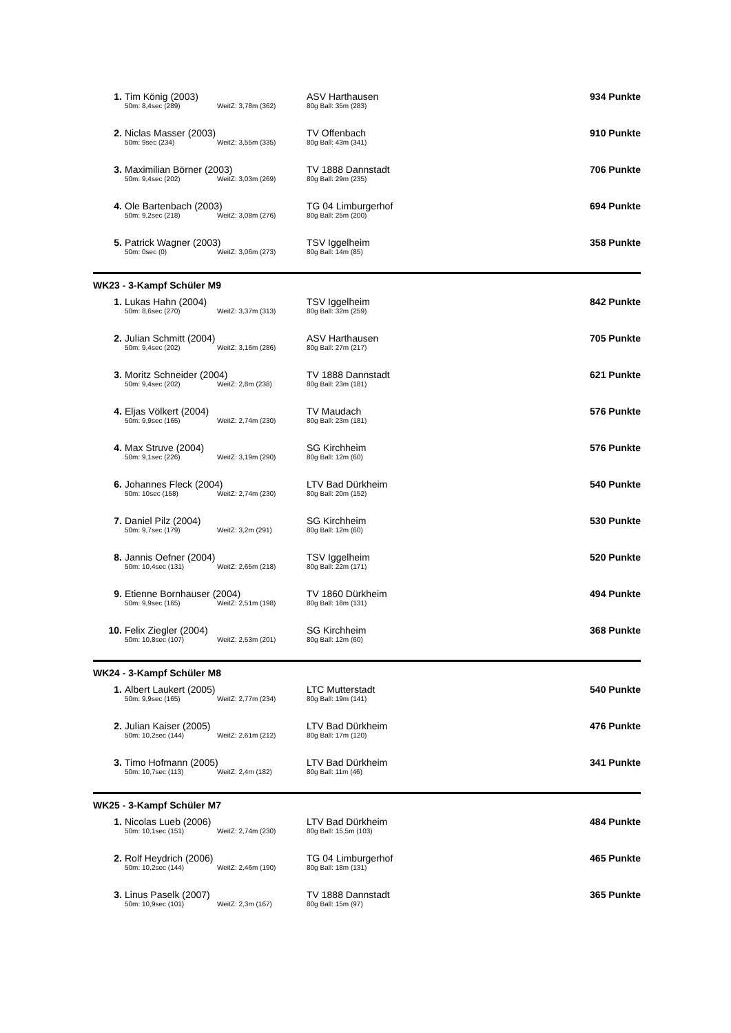| 1. | Tim König (2003) | | | ASV Harthausen | 934 Punkte |
| | 50m: 8,4sec (289) | WeitZ: 3,78m (362) | 80g Ball: 35m (283) | | |
| 2. | Niclas Masser (2003) | | | TV Offenbach | 910 Punkte |
| | 50m: 9sec (234) | WeitZ: 3,55m (335) | 80g Ball: 43m (341) | | |
| 3. | Maximilian Börner (2003) | | | TV 1888 Dannstadt | 706 Punkte |
| | 50m: 9,4sec (202) | WeitZ: 3,03m (269) | 80g Ball: 29m (235) | | |
| 4. | Ole Bartenbach (2003) | | | TG 04 Limburgerhof | 694 Punkte |
| | 50m: 9,2sec (218) | WeitZ: 3,08m (276) | 80g Ball: 25m (200) | | |
| 5. | Patrick Wagner (2003) | | | TSV Iggelheim | 358 Punkte |
| | 50m: 0sec (0) | WeitZ: 3,06m (273) | 80g Ball: 14m (85) | | |
WK23 - 3-Kampf Schüler M9
| 1. | Lukas Hahn (2004) | | | TSV Iggelheim | 842 Punkte |
| | 50m: 8,6sec (270) | WeitZ: 3,37m (313) | 80g Ball: 32m (259) | | |
| 2. | Julian Schmitt (2004) | | | ASV Harthausen | 705 Punkte |
| | 50m: 9,4sec (202) | WeitZ: 3,16m (286) | 80g Ball: 27m (217) | | |
| 3. | Moritz Schneider (2004) | | | TV 1888 Dannstadt | 621 Punkte |
| | 50m: 9,4sec (202) | WeitZ: 2,8m (238) | 80g Ball: 23m (181) | | |
| 4. | Eljas Völkert (2004) | | | TV Maudach | 576 Punkte |
| | 50m: 9,9sec (165) | WeitZ: 2,74m (230) | 80g Ball: 23m (181) | | |
| 4. | Max Struve (2004) | | | SG Kirchheim | 576 Punkte |
| | 50m: 9,1sec (226) | WeitZ: 3,19m (290) | 80g Ball: 12m (60) | | |
| 6. | Johannes Fleck (2004) | | | LTV Bad Dürkheim | 540 Punkte |
| | 50m: 10sec (158) | WeitZ: 2,74m (230) | 80g Ball: 20m (152) | | |
| 7. | Daniel Pilz (2004) | | | SG Kirchheim | 530 Punkte |
| | 50m: 9,7sec (179) | WeitZ: 3,2m (291) | 80g Ball: 12m (60) | | |
| 8. | Jannis Oefner (2004) | | | TSV Iggelheim | 520 Punkte |
| | 50m: 10,4sec (131) | WeitZ: 2,65m (218) | 80g Ball: 22m (171) | | |
| 9. | Etienne Bornhauser (2004) | | | TV 1860 Dürkheim | 494 Punkte |
| | 50m: 9,9sec (165) | WeitZ: 2,51m (198) | 80g Ball: 18m (131) | | |
| 10. | Felix Ziegler (2004) | | | SG Kirchheim | 368 Punkte |
| | 50m: 10,8sec (107) | WeitZ: 2,53m (201) | 80g Ball: 12m (60) | | |
WK24 - 3-Kampf Schüler M8
| 1. | Albert Laukert (2005) | | | LTC Mutterstadt | 540 Punkte |
| | 50m: 9,9sec (165) | WeitZ: 2,77m (234) | 80g Ball: 19m (141) | | |
| 2. | Julian Kaiser (2005) | | | LTV Bad Dürkheim | 476 Punkte |
| | 50m: 10,2sec (144) | WeitZ: 2,61m (212) | 80g Ball: 17m (120) | | |
| 3. | Timo Hofmann (2005) | | | LTV Bad Dürkheim | 341 Punkte |
| | 50m: 10,7sec (113) | WeitZ: 2,4m (182) | 80g Ball: 11m (46) | | |
WK25 - 3-Kampf Schüler M7
| 1. | Nicolas Lueb (2006) | | | LTV Bad Dürkheim | 484 Punkte |
| | 50m: 10,1sec (151) | WeitZ: 2,74m (230) | 80g Ball: 15,5m (103) | | |
| 2. | Rolf Heydrich (2006) | | | TG 04 Limburgerhof | 465 Punkte |
| | 50m: 10,2sec (144) | WeitZ: 2,46m (190) | 80g Ball: 18m (131) | | |
| 3. | Linus Paselk (2007) | | | TV 1888 Dannstadt | 365 Punkte |
| | 50m: 10,9sec (101) | WeitZ: 2,3m (167) | 80g Ball: 15m (97) | | |